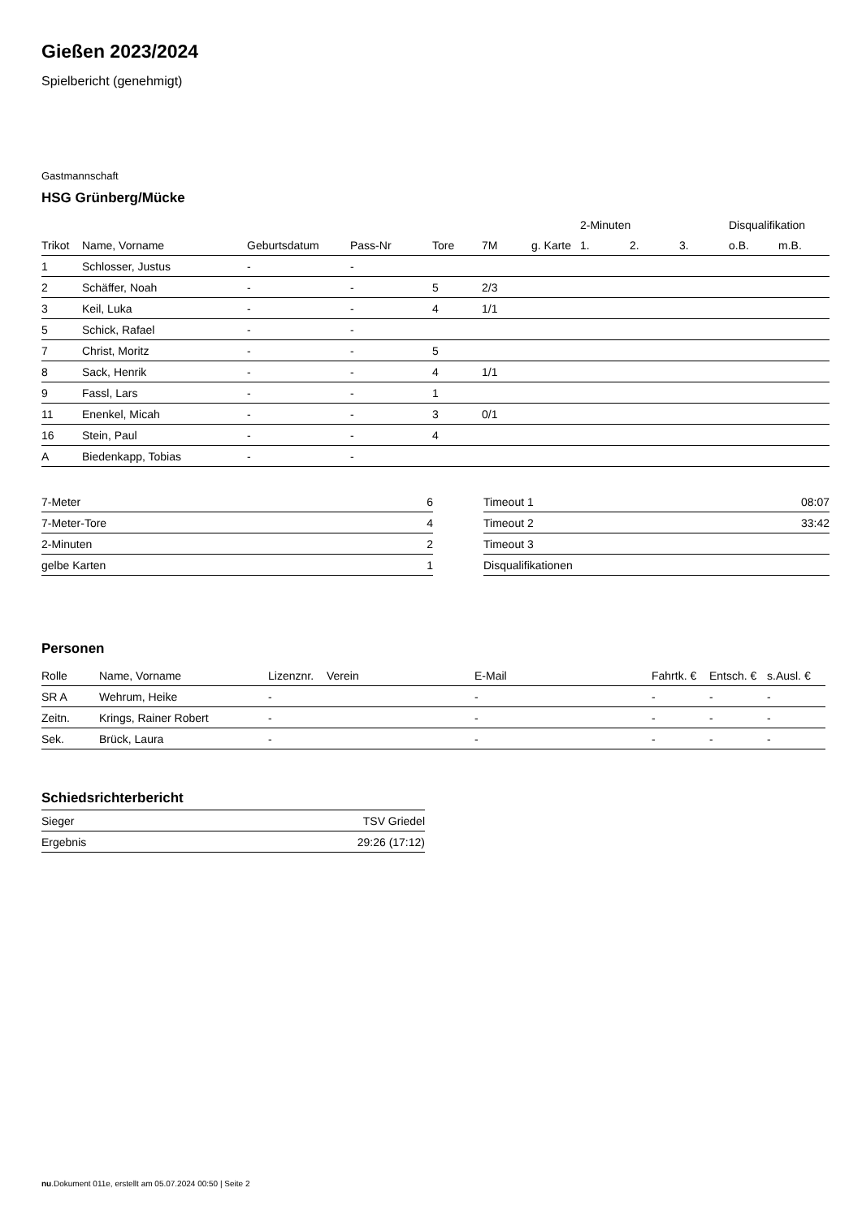Gießen 2023/2024
Spielbericht (genehmigt)
Gastmannschaft
HSG Grünberg/Mücke
| | | | | | | | 2-Minuten | | | Disqualifikation | |
| --- | --- | --- | --- | --- | --- | --- | --- | --- | --- | --- | --- |
| Trikot | Name, Vorname | Geburtsdatum | Pass-Nr | Tore | 7M | g. Karte | 1. | 2. | 3. | o.B. | m.B. |
| 1 | Schlosser, Justus | - | - | | | | | | | | |
| 2 | Schäffer, Noah | - | - | 5 | 2/3 | | | | | | |
| 3 | Keil, Luka | - | - | 4 | 1/1 | | | | | | |
| 5 | Schick, Rafael | - | - | | | | | | | | |
| 7 | Christ, Moritz | - | - | 5 | | | | | | | |
| 8 | Sack, Henrik | - | - | 4 | 1/1 | | | | | | |
| 9 | Fassl, Lars | - | - | 1 | | | | | | | |
| 11 | Enenkel, Micah | - | - | 3 | 0/1 | | | | | | |
| 16 | Stein, Paul | - | - | 4 | | | | | | | |
| A | Biedenkapp, Tobias | - | - | | | | | | | | |
| 7-Meter | 6 |
| 7-Meter-Tore | 4 |
| 2-Minuten | 2 |
| gelbe Karten | 1 |
| Timeout 1 | 08:07 |
| Timeout 2 | 33:42 |
| Timeout 3 | |
| Disqualifikationen | |
Personen
| Rolle | Name, Vorname | Lizenznr. | Verein | E-Mail | Fahrtk. € | Entsch. € | s.Ausl. € |
| --- | --- | --- | --- | --- | --- | --- | --- |
| SR A | Wehrum, Heike | - | | - | - | - | - |
| Zeitn. | Krings, Rainer Robert | - | | - | - | - | - |
| Sek. | Brück, Laura | - | | - | - | - | - |
Schiedsrichterbericht
| Sieger | TSV Griedel |
| Ergebnis | 29:26 (17:12) |
nu.Dokument 011e, erstellt am 05.07.2024 00:50 | Seite 2